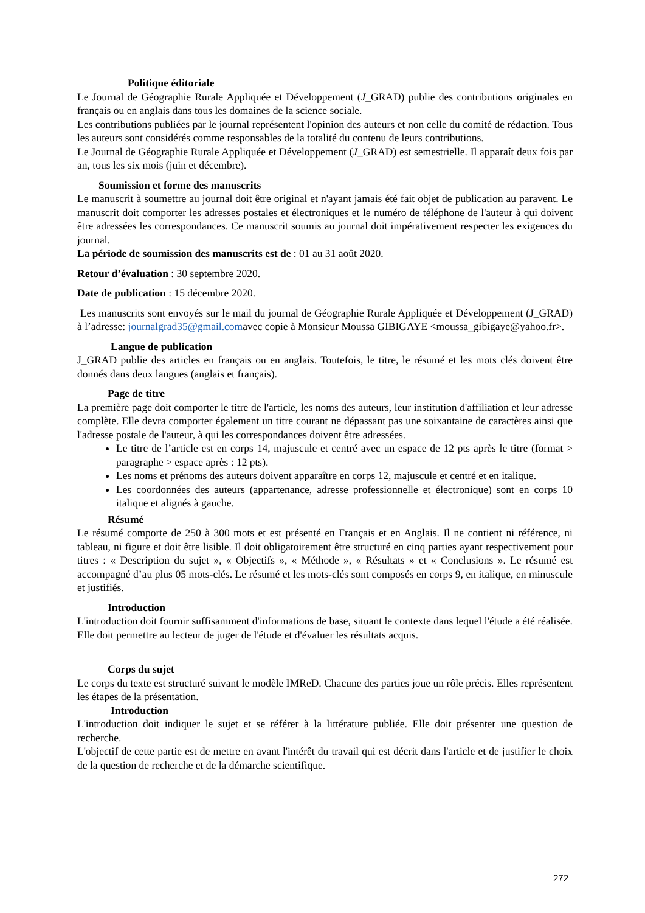Politique éditoriale
Le Journal de Géographie Rurale Appliquée et Développement (J_GRAD) publie des contributions originales en français ou en anglais dans tous les domaines de la science sociale.
Les contributions publiées par le journal représentent l'opinion des auteurs et non celle du comité de rédaction. Tous les auteurs sont considérés comme responsables de la totalité du contenu de leurs contributions.
Le Journal de Géographie Rurale Appliquée et Développement (J_GRAD) est semestrielle. Il apparaît deux fois par an, tous les six mois (juin et décembre).
Soumission et forme des manuscrits
Le manuscrit à soumettre au journal doit être original et n'ayant jamais été fait objet de publication au paravent. Le manuscrit doit comporter les adresses postales et électroniques et le numéro de téléphone de l'auteur à qui doivent être adressées les correspondances. Ce manuscrit soumis au journal doit impérativement respecter les exigences du journal.
La période de soumission des manuscrits est de : 01 au 31 août 2020.
Retour d’évaluation : 30 septembre 2020.
Date de publication : 15 décembre 2020.
Les manuscrits sont envoyés sur le mail du journal de Géographie Rurale Appliquée et Développement (J_GRAD) à l’adresse: journalgrad35@gmail.comavec copie à Monsieur Moussa GIBIGAYE <moussa_gibigaye@yahoo.fr>.
Langue de publication
J_GRAD publie des articles en français ou en anglais. Toutefois, le titre, le résumé et les mots clés doivent être donnés dans deux langues (anglais et français).
Page de titre
La première page doit comporter le titre de l'article, les noms des auteurs, leur institution d'affiliation et leur adresse complète. Elle devra comporter également un titre courant ne dépassant pas une soixantaine de caractères ainsi que l'adresse postale de l'auteur, à qui les correspondances doivent être adressées.
Le titre de l’article est en corps 14, majuscule et centré avec un espace de 12 pts après le titre (format > paragraphe > espace après : 12 pts).
Les noms et prénoms des auteurs doivent apparaître en corps 12, majuscule et centré et en italique.
Les coordonnées des auteurs (appartenance, adresse professionnelle et électronique) sont en corps 10 italique et alignés à gauche.
Résumé
Le résumé comporte de 250 à 300 mots et est présenté en Français et en Anglais. Il ne contient ni référence, ni tableau, ni figure et doit être lisible. Il doit obligatoirement être structuré en cinq parties ayant respectivement pour titres : « Description du sujet », « Objectifs », « Méthode », « Résultats » et « Conclusions ». Le résumé est accompagné d’au plus 05 mots-clés. Le résumé et les mots-clés sont composés en corps 9, en italique, en minuscule et justifiés.
Introduction
L'introduction doit fournir suffisamment d'informations de base, situant le contexte dans lequel l'étude a été réalisée. Elle doit permettre au lecteur de juger de l'étude et d'évaluer les résultats acquis.
Corps du sujet
Le corps du texte est structuré suivant le modèle IMReD. Chacune des parties joue un rôle précis. Elles représentent les étapes de la présentation.
Introduction
L'introduction doit indiquer le sujet et se référer à la littérature publiée. Elle doit présenter une question de recherche.
L'objectif de cette partie est de mettre en avant l'intérêt du travail qui est décrit dans l'article et de justifier le choix de la question de recherche et de la démarche scientifique.
272